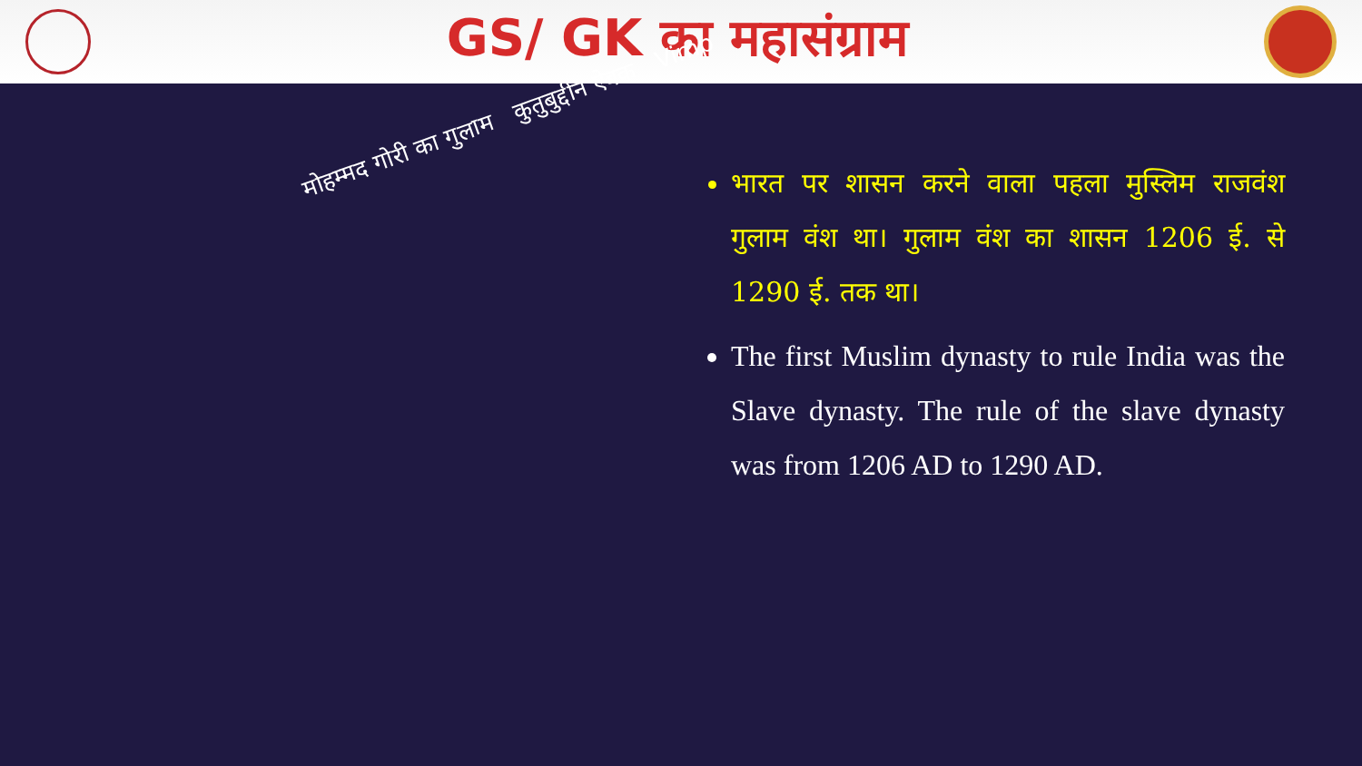GS/ GK का महासंग्राम
मोहम्मद गोरी का गुलाम कुतुबुद्दीन ऐबक Vimp
भारत पर शासन करने वाला पहला मुस्लिम राजवंश गुलाम वंश था। गुलाम वंश का शासन 1206 ई. से 1290 ई. तक था।
The first Muslim dynasty to rule India was the Slave dynasty. The rule of the slave dynasty was from 1206 AD to 1290 AD.